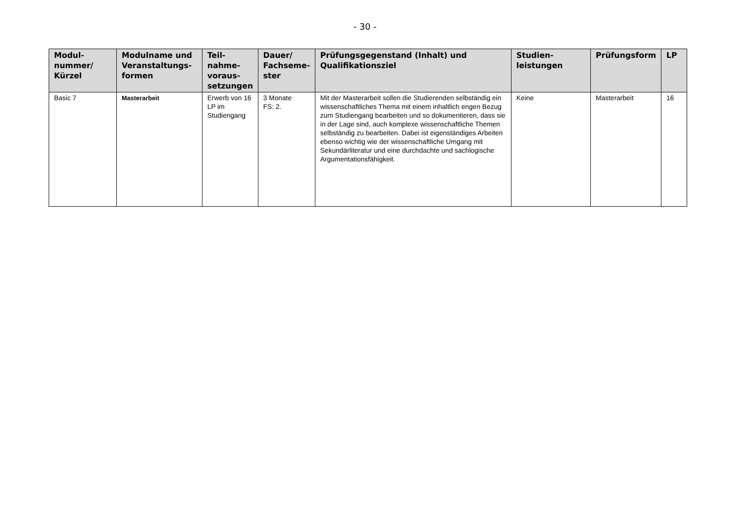- 30 -
| Modul- nummer/ Kürzel | Modulname und Veranstaltungs- formen | Teil- nahme- voraus- setzungen | Dauer/ Fachseme- ster | Prüfungsgegenstand (Inhalt) und Qualifikationsziel | Studien- leistungen | Prüfungsform | LP |
| --- | --- | --- | --- | --- | --- | --- | --- |
| Basic 7 | Masterarbeit | Erwerb von 16 LP im Studiengang | 3 Monate FS: 2. | Mit der Masterarbeit sollen die Studierenden selbständig ein wissenschaftliches Thema mit einem inhaltlich engen Bezug zum Studiengang bearbeiten und so dokumentieren, dass sie in der Lage sind, auch komplexe wissenschaftliche Themen selbständig zu bearbeiten. Dabei ist eigenständiges Arbeiten ebenso wichtig wie der wissenschaftliche Umgang mit Sekundärliteratur und eine durchdachte und sachlogische Argumentationsfähigkeit. | Keine | Masterarbeit | 16 |